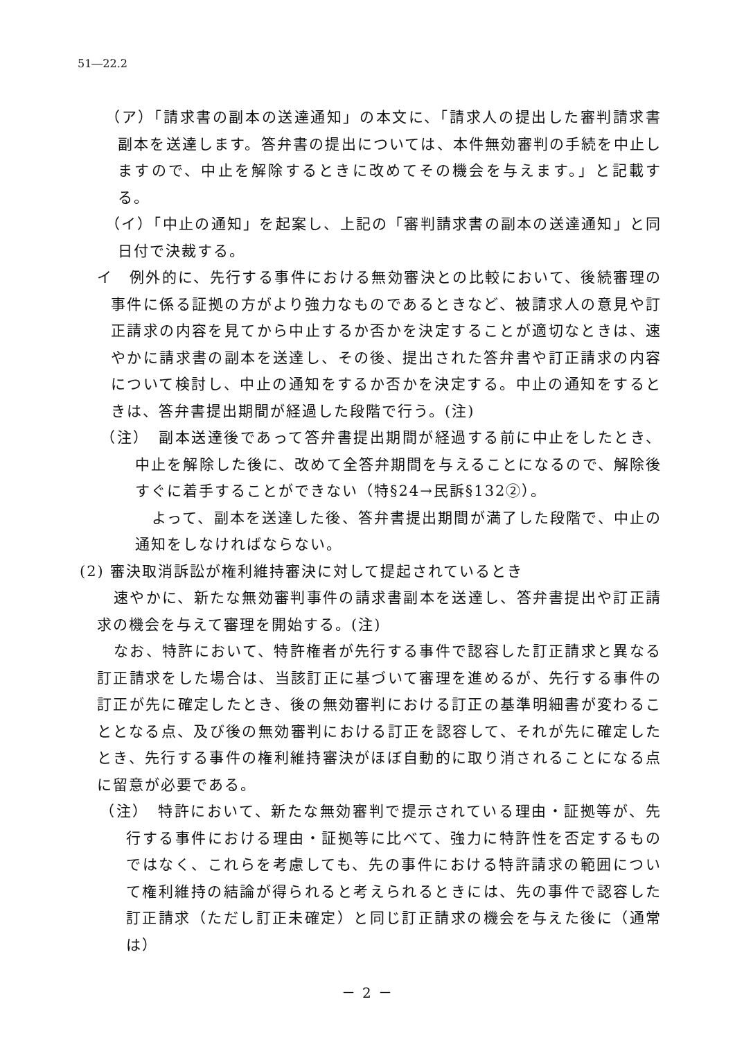51―22.2
（ア）「請求書の副本の送達通知」の本文に、「請求人の提出した審判請求書副本を送達します。答弁書の提出については、本件無効審判の手続を中止しますので、中止を解除するときに改めてその機会を与えます。」と記載する。
（イ）「中止の通知」を起案し、上記の「審判請求書の副本の送達通知」と同日付で決裁する。
イ　例外的に、先行する事件における無効審決との比較において、後続審理の事件に係る証拠の方がより強力なものであるときなど、被請求人の意見や訂正請求の内容を見てから中止するか否かを決定することが適切なときは、速やかに請求書の副本を送達し、その後、提出された答弁書や訂正請求の内容について検討し、中止の通知をするか否かを決定する。中止の通知をするときは、答弁書提出期間が経過した段階で行う。(注)
（注）　副本送達後であって答弁書提出期間が経過する前に中止をしたとき、中止を解除した後に、改めて全答弁期間を与えることになるので、解除後すぐに着手することができない（特§24→民訴§132②）。
よって、副本を送達した後、答弁書提出期間が満了した段階で、中止の通知をしなければならない。
(2) 審決取消訴訟が権利維持審決に対して提起されているとき
速やかに、新たな無効審判事件の請求書副本を送達し、答弁書提出や訂正請求の機会を与えて審理を開始する。(注)
なお、特許において、特許権者が先行する事件で認容した訂正請求と異なる訂正請求をした場合は、当該訂正に基づいて審理を進めるが、先行する事件の訂正が先に確定したとき、後の無効審判における訂正の基準明細書が変わることとなる点、及び後の無効審判における訂正を認容して、それが先に確定したとき、先行する事件の権利維持審決がほぼ自動的に取り消されることになる点に留意が必要である。
（注）　特許において、新たな無効審判で提示されている理由・証拠等が、先行する事件における理由・証拠等に比べて、強力に特許性を否定するものではなく、これらを考慮しても、先の事件における特許請求の範囲について権利維持の結論が得られると考えられるときには、先の事件で認容した訂正請求（ただし訂正未確定）と同じ訂正請求の機会を与えた後に（通常は）
－ 2 －